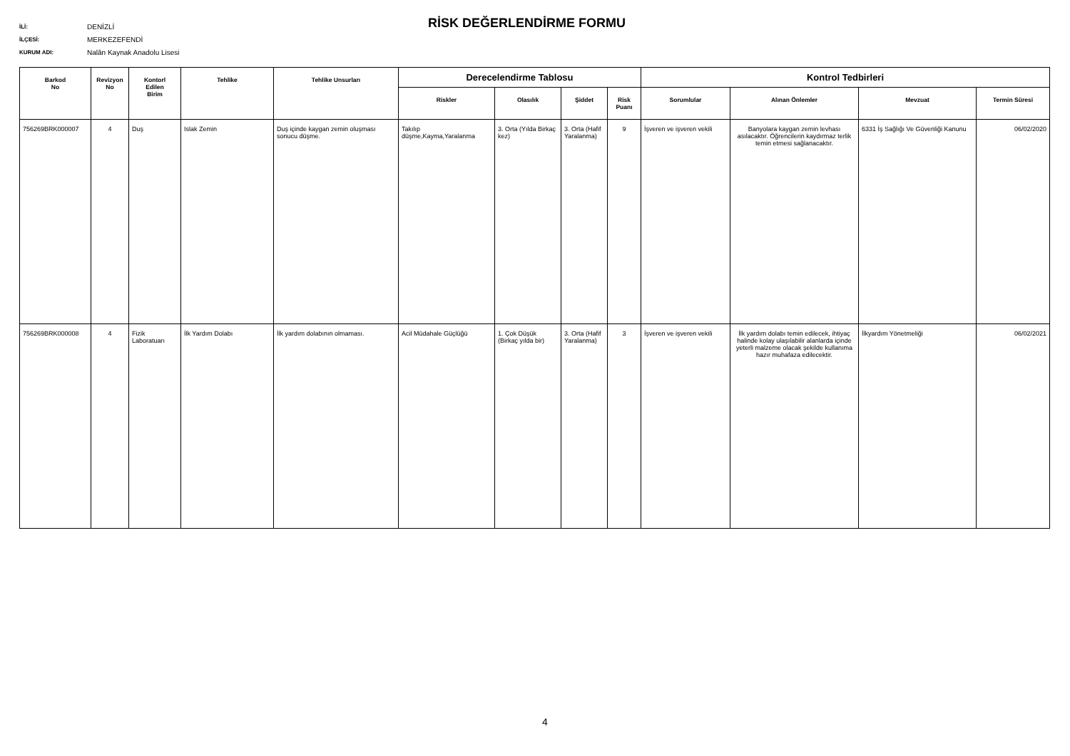İLİ: DENİZLİ
İLÇESİ: MERKEZEFENDİ
KURUM ADI: Nalân Kaynak Anadolu Lisesi
RİSK DEĞERLENDİRME FORMU
| Barkod No | Revizyon No | Kontorl Edilen Birim | Tehlike | Tehlike Unsurları | Derecelendirme Tablosu | | | | Kontrol Tedbirleri | | | |
| --- | --- | --- | --- | --- | --- | --- | --- | --- | --- | --- | --- | --- |
| | | | | | Riskler | Olasılık | Şiddet | Risk Puanı | Sorumlular | Alınan Önlemler | Mevzuat | Termin Süresi |
| 756269BRK000007 | 4 | Duş | Islak Zemin | Duş içinde kaygan zemin oluşması sonucu düşme. | Takılıp düşme,Kayma,Yaralanma | 3. Orta (Yılda Birkaç kez) | 3. Orta (Hafif Yaralanma) | 9 | İşveren ve işveren vekili | Banyolara kaygan zemin levhası asılacaktır. Öğrencilerin kaydırmaz terlik temin etmesi sağlanacaktır. | 6331 İş Sağlığı Ve Güvenliği Kanunu | 06/02/2020 |
| 756269BRK000008 | 4 | Fizik Laboratuarı | İlk Yardım Dolabı | İlk yardım dolabının olmaması. | Acil Müdahale Güçlüğü | 1. Çok Düşük (Birkaç yılda bir) | 3. Orta (Hafif Yaralanma) | 3 | İşveren ve işveren vekili | İlk yardım dolabı temin edilecek, ihtiyaç halinde kolay ulaşılabilir alanlarda içinde yeterli malzeme olacak şekilde kullanıma hazır muhafaza edilecektir. | İlkyardım Yönetmeliği | 06/02/2021 |
4